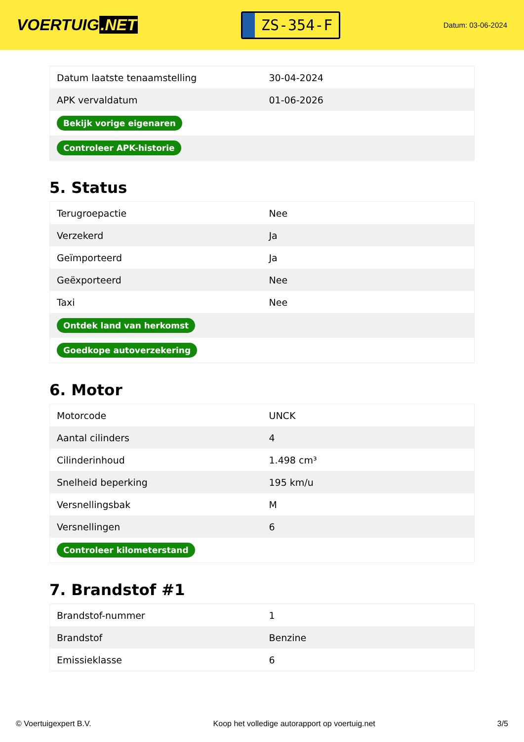VOERTUIG.NET
ZS-354-F
Datum: 03-06-2024
| Datum laatste tenaamstelling | 30-04-2024 |
| APK vervaldatum | 01-06-2026 |
| Bekijk vorige eigenaren | |
| Controleer APK-historie | |
5. Status
| Terugroepactie | Nee |
| Verzekerd | Ja |
| Geïmporteerd | Ja |
| Geëxporteerd | Nee |
| Taxi | Nee |
| Ontdek land van herkomst | |
| Goedkope autoverzekering | |
6. Motor
| Motorcode | UNCK |
| Aantal cilinders | 4 |
| Cilinderinhoud | 1.498 cm³ |
| Snelheid beperking | 195 km/u |
| Versnellingsbak | M |
| Versnellingen | 6 |
| Controleer kilometerstand | |
7. Brandstof #1
| Brandstof-nummer | 1 |
| Brandstof | Benzine |
| Emissieklasse | 6 |
© Voertuigexpert B.V. Koop het volledige autorapport op voertuig.net 3/5